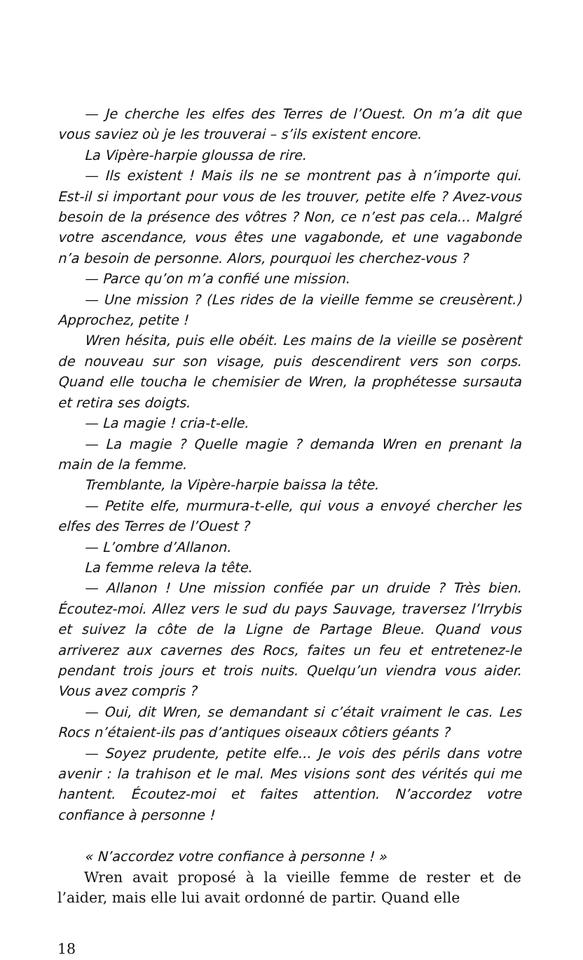— Je cherche les elfes des Terres de l’Ouest. On m’a dit que vous saviez où je les trouverai – s’ils existent encore.
La Vipère-harpie gloussa de rire.
— Ils existent ! Mais ils ne se montrent pas à n’importe qui. Est-il si important pour vous de les trouver, petite elfe ? Avez-vous besoin de la présence des vôtres ? Non, ce n’est pas cela... Malgré votre ascendance, vous êtes une vagabonde, et une vagabonde n’a besoin de personne. Alors, pourquoi les cherchez-vous ?
— Parce qu’on m’a confié une mission.
— Une mission ? (Les rides de la vieille femme se creusèrent.) Approchez, petite !
Wren hésita, puis elle obéit. Les mains de la vieille se posèrent de nouveau sur son visage, puis descendirent vers son corps. Quand elle toucha le chemisier de Wren, la prophétesse sursauta et retira ses doigts.
— La magie ! cria-t-elle.
— La magie ? Quelle magie ? demanda Wren en prenant la main de la femme.
Tremblante, la Vipère-harpie baissa la tête.
— Petite elfe, murmura-t-elle, qui vous a envoyé chercher les elfes des Terres de l’Ouest ?
— L’ombre d’Allanon.
La femme releva la tête.
— Allanon ! Une mission confiée par un druide ? Très bien. Écoutez-moi. Allez vers le sud du pays Sauvage, traversez l’Irrybis et suivez la côte de la Ligne de Partage Bleue. Quand vous arriverez aux cavernes des Rocs, faites un feu et entretenez-le pendant trois jours et trois nuits. Quelqu’un viendra vous aider. Vous avez compris ?
— Oui, dit Wren, se demandant si c’était vraiment le cas. Les Rocs n’étaient-ils pas d’antiques oiseaux côtiers géants ?
— Soyez prudente, petite elfe... Je vois des périls dans votre avenir : la trahison et le mal. Mes visions sont des vérités qui me hantent. Écoutez-moi et faites attention. N’accordez votre confiance à personne !
« N’accordez votre confiance à personne ! »
Wren avait proposé à la vieille femme de rester et de l’aider, mais elle lui avait ordonné de partir. Quand elle
18